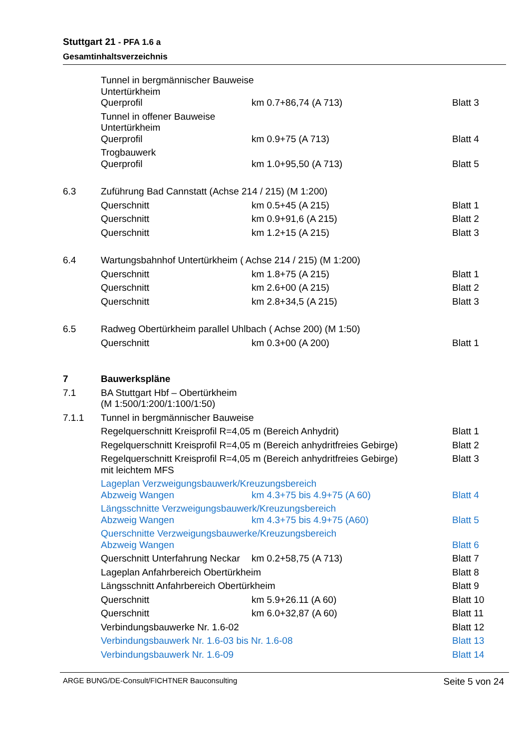Stuttgart 21 - PFA 1.6 a
Gesamtinhaltsverzeichnis
| | Tunnel in bergmännischer Bauweise Untertürkheim | | |
| | Querprofil | km 0.7+86,74 (A 713) | Blatt 3 |
| | Tunnel in offener Bauweise Untertürkheim | | |
| | Querprofil | km 0.9+75 (A 713) | Blatt 4 |
| | Trogbauwerk | | |
| | Querprofil | km 1.0+95,50 (A 713) | Blatt 5 |
| 6.3 | Zuführung Bad Cannstatt (Achse 214 / 215) (M 1:200) | | |
| | Querschnitt | km 0.5+45 (A 215) | Blatt 1 |
| | Querschnitt | km 0.9+91,6 (A 215) | Blatt 2 |
| | Querschnitt | km 1.2+15 (A 215) | Blatt 3 |
| 6.4 | Wartungsbahnhof Untertürkheim ( Achse 214 / 215) (M 1:200) | | |
| | Querschnitt | km 1.8+75 (A 215) | Blatt 1 |
| | Querschnitt | km 2.6+00 (A 215) | Blatt 2 |
| | Querschnitt | km 2.8+34,5 (A 215) | Blatt 3 |
| 6.5 | Radweg Obertürkheim parallel Uhlbach ( Achse 200) (M 1:50) | | |
| | Querschnitt | km 0.3+00 (A 200) | Blatt 1 |
| 7 | Bauwerkspläne | | |
| 7.1 | BA Stuttgart Hbf – Obertürkheim (M 1:500/1:200/1:100/1:50) | | |
| 7.1.1 | Tunnel in bergmännischer Bauweise | | |
| | Regelquerschnitt Kreisprofil R=4,05 m (Bereich Anhydrit) | | Blatt 1 |
| | Regelquerschnitt Kreisprofil R=4,05 m (Bereich anhydritfreies Gebirge) | | Blatt 2 |
| | Regelquerschnitt Kreisprofil R=4,05 m (Bereich anhydritfreies Gebirge) mit leichtem MFS | | Blatt 3 |
| | Lageplan Verzweigungsbauwerk/Kreuzungsbereich | | |
| | Abzweig Wangen | km 4.3+75 bis 4.9+75 (A 60) | Blatt 4 |
| | Längsschnitte Verzweigungsbauwerk/Kreuzungsbereich | | |
| | Abzweig Wangen | km 4.3+75 bis 4.9+75 (A60) | Blatt 5 |
| | Querschnitte Verzweigungsbauwerke/Kreuzungsbereich | | |
| | Abzweig Wangen | | Blatt 6 |
| | Querschnitt Unterfahrung Neckar | km 0.2+58,75 (A 713) | Blatt 7 |
| | Lageplan Anfahrbereich Obertürkheim | | Blatt 8 |
| | Längsschnitt Anfahrbereich Obertürkheim | | Blatt 9 |
| | Querschnitt | km 5.9+26.11 (A 60) | Blatt 10 |
| | Querschnitt | km 6.0+32,87 (A 60) | Blatt 11 |
| | Verbindungsbauwerke Nr. 1.6-02 | | Blatt 12 |
| | Verbindungsbauwerk Nr. 1.6-03 bis Nr. 1.6-08 | | Blatt 13 |
| | Verbindungsbauwerk Nr. 1.6-09 | | Blatt 14 |
ARGE BUNG/DE-Consult/FICHTNER Bauconsulting Seite 5 von 24